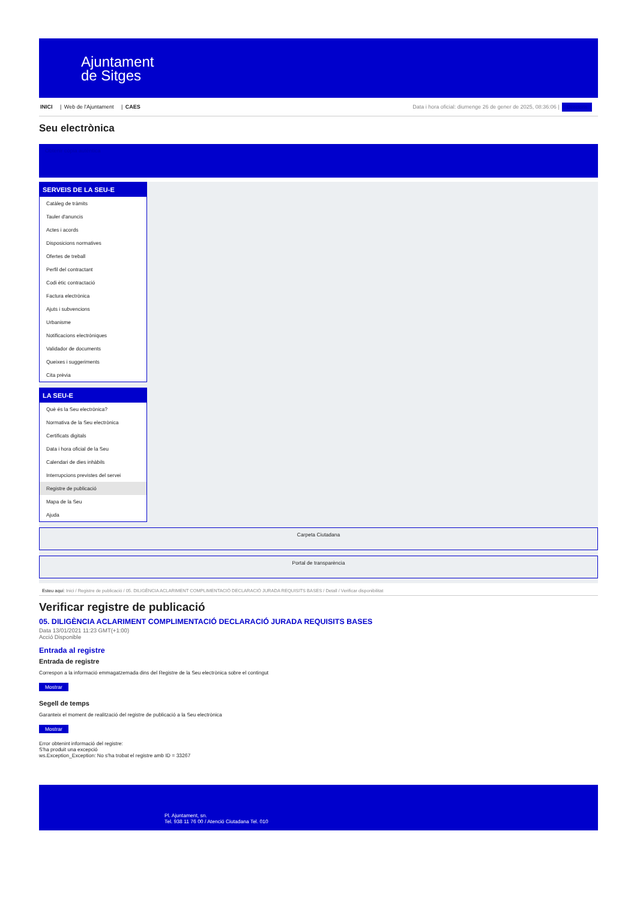Ajuntament
de Sitges
INICI | Web de l'Ajuntament | CAES
Data i hora oficial: diumenge 26 de gener de 2025, 08:36:06 | Directoris
Seu electrònica
Obtenir còpia autèntica
SERVEIS DE LA SEU-E
Catàleg de tràmits
Tauler d'anuncis
Actes i acords
Disposicions normatives
Ofertes de treball
Perfil del contractant
Codi ètic contractació
Factura electrònica
Ajuts i subvencions
Urbanisme
Notificacions electròniques
Validador de documents
Queixes i suggeriments
Cita prèvia
LA SEU-E
Què és la Seu electrònica?
Normativa de la Seu electrònica
Certificats digitals
Data i hora oficial de la Seu
Calendari de dies inhàbils
Interrupcions previstes del servei
Registre de publicació
Mapa de la Seu
Ajuda
Carpeta Ciutadana
Portal de transparència
Esteu aquí: Inici / Registre de publicació / 05. DILIGÈNCIA ACLARIMENT COMPLIMENTACIÓ DECLARACIÓ JURADA REQUISITS BASES / Detall / Verificar disponibilitat
Verificar registre de publicació
05. DILIGÈNCIA ACLARIMENT COMPLIMENTACIÓ DECLARACIÓ JURADA REQUISITS BASES
Data 13/01/2021 11:23 GMT(+1:00)
Acció Disponible
Entrada al registre
Entrada de registre
Correspon a la informació emmagatzemada dins del Registre de la Seu electrònica sobre el contingut
Mostrar
Segell de temps
Garanteix el moment de realització del registre de publicació a la Seu electrònica
Mostrar
Error obtenint informació del registre:
S'ha produit una excepció
ws.Exception_Exception: No s'ha trobat el registre amb ID = 33267
Pl. Ajuntament, sn.
Tel. 938 11 76 00 / Atenció Ciutadana Tel. 010